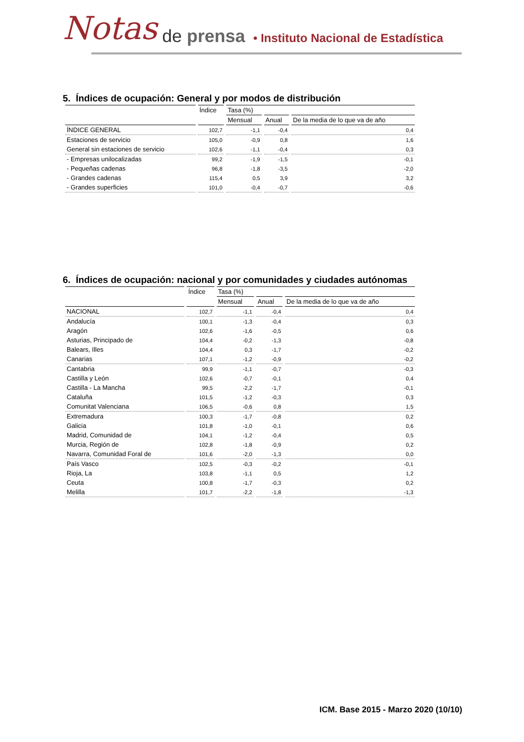Notas de prensa • Instituto Nacional de Estadística
5. Índices de ocupación: General y por modos de distribución
| | Índice | Tasa (%) | | |
| --- | --- | --- | --- | --- |
| | | Mensual | Anual | De la media de lo que va de año |
| ÍNDICE GENERAL | 102,7 | -1,1 | -0,4 | 0,4 |
| Estaciones de servicio | 105,0 | -0,9 | 0,8 | 1,6 |
| General sin estaciones de servicio | 102,6 | -1,1 | -0,4 | 0,3 |
| - Empresas unilocalizadas | 99,2 | -1,9 | -1,5 | -0,1 |
| - Pequeñas cadenas | 96,8 | -1,8 | -3,5 | -2,0 |
| - Grandes cadenas | 115,4 | 0,5 | 3,9 | 3,2 |
| - Grandes superficies | 101,0 | -0,4 | -0,7 | -0,6 |
6. Índices de ocupación: nacional y por comunidades y ciudades autónomas
| | Índice | Tasa (%) | | |
| --- | --- | --- | --- | --- |
| | | Mensual | Anual | De la media de lo que va de año |
| NACIONAL | 102,7 | -1,1 | -0,4 | 0,4 |
| Andalucía | 100,1 | -1,3 | -0,4 | 0,3 |
| Aragón | 102,6 | -1,6 | -0,5 | 0,6 |
| Asturias, Principado de | 104,4 | -0,2 | -1,3 | -0,8 |
| Balears, Illes | 104,4 | 0,3 | -1,7 | -0,2 |
| Canarias | 107,1 | -1,2 | -0,9 | -0,2 |
| Cantabria | 99,9 | -1,1 | -0,7 | -0,3 |
| Castilla y León | 102,6 | -0,7 | -0,1 | 0,4 |
| Castilla - La Mancha | 99,5 | -2,2 | -1,7 | -0,1 |
| Cataluña | 101,5 | -1,2 | -0,3 | 0,3 |
| Comunitat Valenciana | 106,5 | -0,6 | 0,8 | 1,5 |
| Extremadura | 100,3 | -1,7 | -0,8 | 0,2 |
| Galicia | 101,8 | -1,0 | -0,1 | 0,6 |
| Madrid, Comunidad de | 104,1 | -1,2 | -0,4 | 0,5 |
| Murcia, Región de | 102,8 | -1,8 | -0,9 | 0,2 |
| Navarra, Comunidad Foral de | 101,6 | -2,0 | -1,3 | 0,0 |
| País Vasco | 102,5 | -0,3 | -0,2 | -0,1 |
| Rioja, La | 103,8 | -1,1 | 0,5 | 1,2 |
| Ceuta | 100,8 | -1,7 | -0,3 | 0,2 |
| Melilla | 101,7 | -2,2 | -1,8 | -1,3 |
ICM. Base 2015 - Marzo 2020 (10/10)